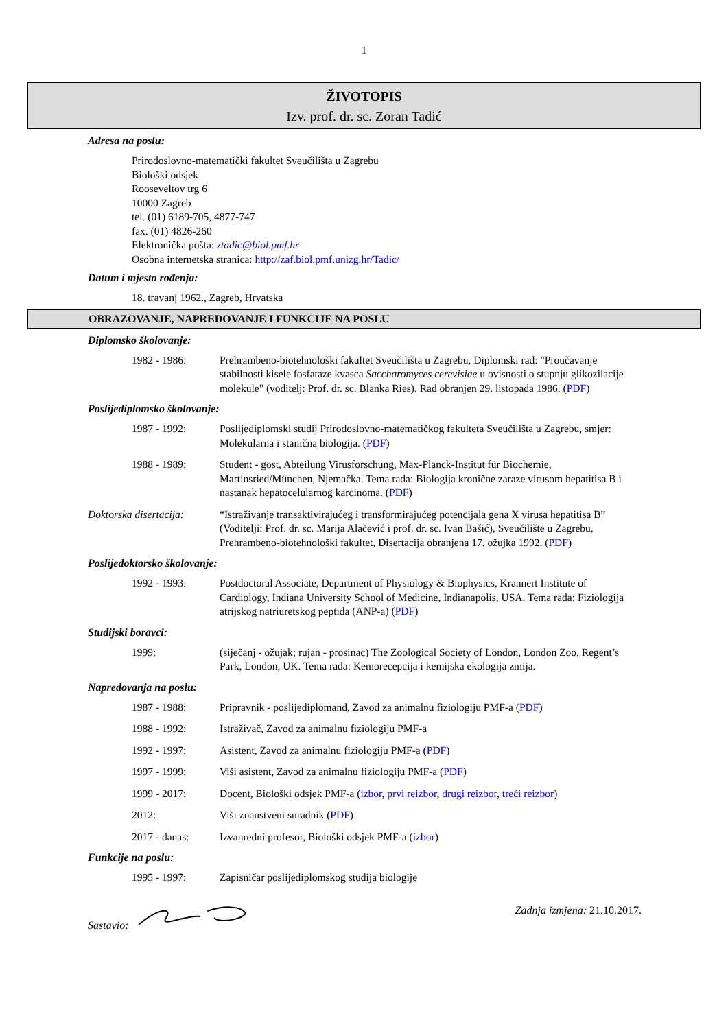1
ŽIVOTOPIS
Izv. prof. dr. sc. Zoran Tadić
Adresa na poslu:
Prirodoslovno-matematički fakultet Sveučilišta u Zagrebu
Biološki odsjek
Rooseveltov trg 6
10000 Zagreb
tel. (01) 6189-705, 4877-747
fax. (01) 4826-260
Elektronička pošta: ztadic@biol.pmf.hr
Osobna internetska stranica: http://zaf.biol.pmf.unizg.hr/Tadic/
Datum i mjesto rođenja:
18. travanj 1962., Zagreb, Hrvatska
OBRAZOVANJE, NAPREDOVANJE I FUNKCIJE NA POSLU
Diplomsko školovanje:
1982 - 1986: Prehrambeno-biotehnološki fakultet Sveučilišta u Zagrebu, Diplomski rad: "Proučavanje stabilnosti kisele fosfataze kvasca Saccharomyces cerevisiae u ovisnosti o stupnju glikozilacije molekule" (voditelj: Prof. dr. sc. Blanka Ries). Rad obranjen 29. listopada 1986. (PDF)
Poslijediplomsko školovanje:
1987 - 1992: Poslijediplomski studij Prirodoslovno-matematičkog fakulteta Sveučilišta u Zagrebu, smjer: Molekularna i stanična biologija. (PDF)
1988 - 1989: Student - gost, Abteilung Virusforschung, Max-Planck-Institut für Biochemie, Martinsried/München, Njemačka. Tema rada: Biologija kronične zaraze virusom hepatitisa B i nastanak hepatocelularnog karcinoma. (PDF)
Doktorska disertacija:
“Istraživanje transaktivirajućeg i transformirajućeg potencijala gena X virusa hepatitisa B” (Voditelji: Prof. dr. sc. Marija Alačević i prof. dr. sc. Ivan Bašić), Sveučilište u Zagrebu, Prehrambeno-biotehnološki fakultet, Disertacija obranjena 17. ožujka 1992. (PDF)
Poslijedoktorsko školovanje:
1992 - 1993: Postdoctoral Associate, Department of Physiology & Biophysics, Krannert Institute of Cardiology, Indiana University School of Medicine, Indianapolis, USA. Tema rada: Fiziologija atrijskog natriuretskog peptida (ANP-a) (PDF)
Studijski boravci:
1999: (siječanj - ožujak; rujan - prosinac) The Zoological Society of London, London Zoo, Regent’s Park, London, UK. Tema rada: Kemorecepcija i kemijska ekologija zmija.
Napredovanja na poslu:
1987 - 1988: Pripravnik - poslijediplomand, Zavod za animalnu fiziologiju PMF-a (PDF)
1988 - 1992: Istraživač, Zavod za animalnu fiziologiju PMF-a
1992 - 1997: Asistent, Zavod za animalnu fiziologiju PMF-a (PDF)
1997 - 1999: Viši asistent, Zavod za animalnu fiziologiju PMF-a (PDF)
1999 - 2017: Docent, Biološki odsjek PMF-a (izbor, prvi reizbor, drugi reizbor, treći reizbor)
2012: Viši znanstveni suradnik (PDF)
2017 - danas: Izvanredni profesor, Biološki odsjek PMF-a (izbor)
Funkcije na poslu:
1995 - 1997: Zapisničar poslijediplomskog studija biologije
Sastavio: Zadnja izmjena: 21.10.2017.